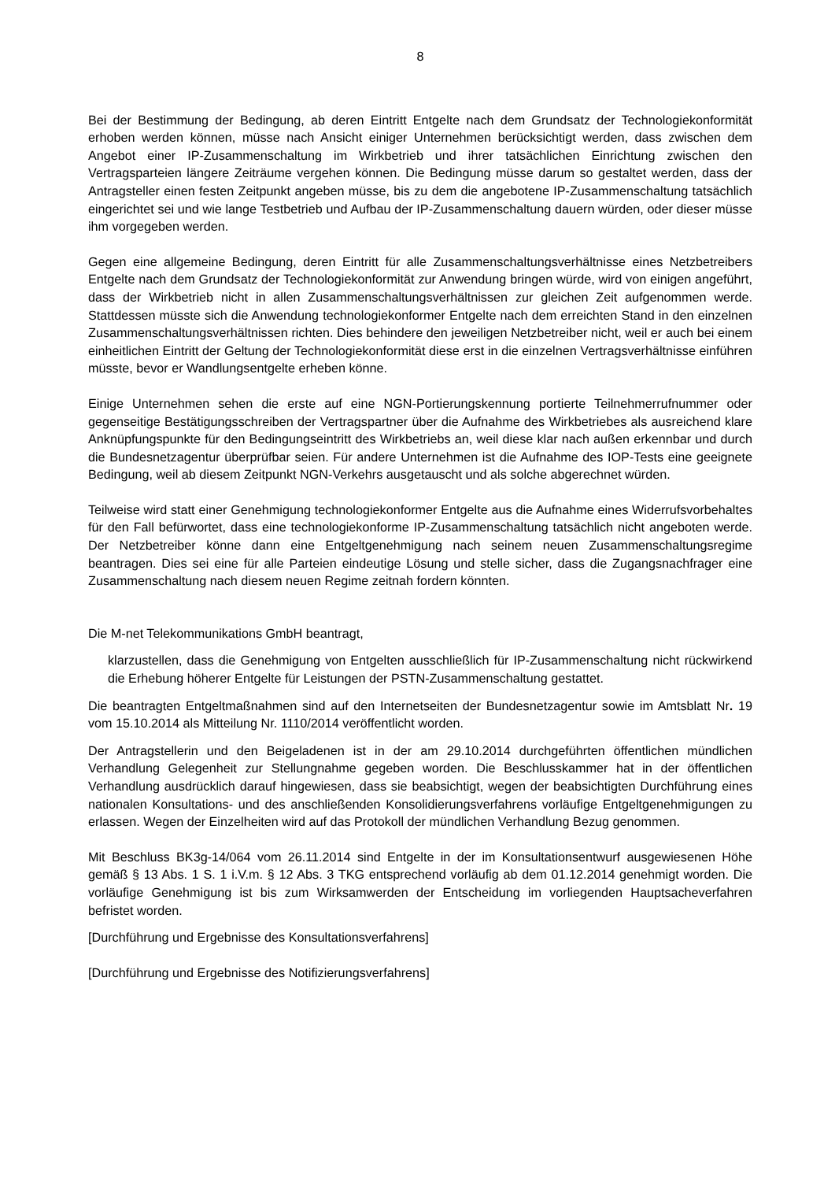8
Bei der Bestimmung der Bedingung, ab deren Eintritt Entgelte nach dem Grundsatz der Technologiekonformität erhoben werden können, müsse nach Ansicht einiger Unternehmen berücksichtigt werden, dass zwischen dem Angebot einer IP-Zusammenschaltung im Wirkbetrieb und ihrer tatsächlichen Einrichtung zwischen den Vertragsparteien längere Zeiträume vergehen können. Die Bedingung müsse darum so gestaltet werden, dass der Antragsteller einen festen Zeitpunkt angeben müsse, bis zu dem die angebotene IP-Zusammenschaltung tatsächlich eingerichtet sei und wie lange Testbetrieb und Aufbau der IP-Zusammenschaltung dauern würden, oder dieser müsse ihm vorgegeben werden.
Gegen eine allgemeine Bedingung, deren Eintritt für alle Zusammenschaltungsverhältnisse eines Netzbetreibers Entgelte nach dem Grundsatz der Technologiekonformität zur Anwendung bringen würde, wird von einigen angeführt, dass der Wirkbetrieb nicht in allen Zusammenschaltungsverhältnissen zur gleichen Zeit aufgenommen werde. Stattdessen müsste sich die Anwendung technologiekonformer Entgelte nach dem erreichten Stand in den einzelnen Zusammenschaltungsverhältnissen richten. Dies behindere den jeweiligen Netzbetreiber nicht, weil er auch bei einem einheitlichen Eintritt der Geltung der Technologiekonformität diese erst in die einzelnen Vertragsverhältnisse einführen müsste, bevor er Wandlungsentgelte erheben könne.
Einige Unternehmen sehen die erste auf eine NGN-Portierungskennung portierte Teilnehmerrufnummer oder gegenseitige Bestätigungsschreiben der Vertragspartner über die Aufnahme des Wirkbetriebes als ausreichend klare Anknüpfungspunkte für den Bedingungseintritt des Wirkbetriebs an, weil diese klar nach außen erkennbar und durch die Bundesnetzagentur überprüfbar seien. Für andere Unternehmen ist die Aufnahme des IOP-Tests eine geeignete Bedingung, weil ab diesem Zeitpunkt NGN-Verkehrs ausgetauscht und als solche abgerechnet würden.
Teilweise wird statt einer Genehmigung technologiekonformer Entgelte aus die Aufnahme eines Widerrufsvorbehaltes für den Fall befürwortet, dass eine technologiekonforme IP-Zusammenschaltung tatsächlich nicht angeboten werde. Der Netzbetreiber könne dann eine Entgeltgenehmigung nach seinem neuen Zusammenschaltungsregime beantragen. Dies sei eine für alle Parteien eindeutige Lösung und stelle sicher, dass die Zugangsnachfrager eine Zusammenschaltung nach diesem neuen Regime zeitnah fordern könnten.
Die M-net Telekommunikations GmbH beantragt,
klarzustellen, dass die Genehmigung von Entgelten ausschließlich für IP-Zusammenschaltung nicht rückwirkend die Erhebung höherer Entgelte für Leistungen der PSTN-Zusammenschaltung gestattet.
Die beantragten Entgeltmaßnahmen sind auf den Internetseiten der Bundesnetzagentur sowie im Amtsblatt Nr. 19 vom 15.10.2014 als Mitteilung Nr. 1110/2014 veröffentlicht worden.
Der Antragstellerin und den Beigeladenen ist in der am 29.10.2014 durchgeführten öffentlichen mündlichen Verhandlung Gelegenheit zur Stellungnahme gegeben worden. Die Beschlusskammer hat in der öffentlichen Verhandlung ausdrücklich darauf hingewiesen, dass sie beabsichtigt, wegen der beabsichtigten Durchführung eines nationalen Konsultations- und des anschließenden Konsolidierungsverfahrens vorläufige Entgeltgenehmigungen zu erlassen. Wegen der Einzelheiten wird auf das Protokoll der mündlichen Verhandlung Bezug genommen.
Mit Beschluss BK3g-14/064 vom 26.11.2014 sind Entgelte in der im Konsultationsentwurf ausgewiesenen Höhe gemäß § 13 Abs. 1 S. 1 i.V.m. § 12 Abs. 3 TKG entsprechend vorläufig ab dem 01.12.2014 genehmigt worden. Die vorläufige Genehmigung ist bis zum Wirksamwerden der Entscheidung im vorliegenden Hauptsacheverfahren befristet worden.
[Durchführung und Ergebnisse des Konsultationsverfahrens]
[Durchführung und Ergebnisse des Notifizierungsverfahrens]